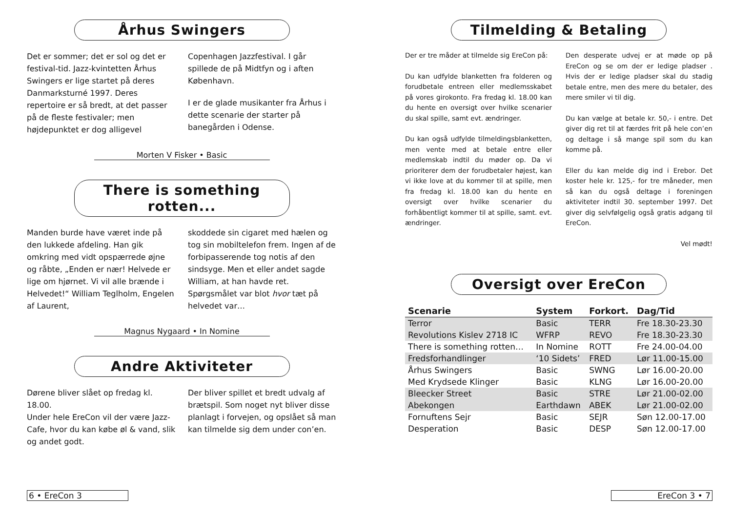Århus Swingers
Det er sommer; det er sol og det er festival-tid. Jazz-kvintetten Århus Swingers er lige startet på deres Danmarksturné 1997. Deres repertoire er så bredt, at det passer på de fleste festivaler; men højdepunktet er dog alligevel
Copenhagen Jazzfestival. I går spillede de på Midtfyn og i aften København.
I er de glade musikanter fra Århus i dette scenarie der starter på banegården i Odense.
Morten V Fisker • Basic
There is something rotten...
Manden burde have været inde på den lukkede afdeling. Han gik omkring med vidt opspærrede øjne og råbte, „Enden er nær! Helvede er lige om hjørnet. Vi vil alle brænde i Helvedet!“ William Teglholm, Engelen af Laurent,
skoddede sin cigaret med hælen og tog sin mobiltelefon frem. Ingen af de forbipasserende tog notis af den sindsyge. Men et eller andet sagde William, at han havde ret. Spørgsmålet var blot hvor tæt på helvedet var…
Magnus Nygaard • In Nomine
Andre Aktiviteter
Dørene bliver slået op fredag kl. 18.00.
Under hele EreCon vil der være Jazz-Cafe, hvor du kan købe øl & vand, slik og andet godt.
Der bliver spillet et bredt udvalg af brætspil. Som noget nyt bliver disse planlagt i forvejen, og opslået så man kan tilmelde sig dem under con’en.
6 • EreCon 3
Tilmelding & Betaling
Der er tre måder at tilmelde sig EreCon på:
Du kan udfylde blanketten fra folderen og forudbetale entreen eller medlemsskabet på vores girokonto. Fra fredag kl. 18.00 kan du hente en oversigt over hvilke scenarier du skal spille, samt evt. ændringer.
Du kan også udfylde tilmeldingsblanketten, men vente med at betale entre eller medlemskab indtil du møder op. Da vi prioriterer dem der forudbetaler højest, kan vi ikke love at du kommer til at spille, men fra fredag kl. 18.00 kan du hente en oversigt over hvilke scenarier du forhåbentligt kommer til at spille, samt. evt. ændringer.
Den desperate udvej er at møde op på EreCon og se om der er ledige pladser . Hvis der er ledige pladser skal du stadig betale entre, men des mere du betaler, des mere smiler vi til dig.
Du kan vælge at betale kr. 50,- i entre. Det giver dig ret til at færdes frit på hele con’en og deltage i så mange spil som du kan komme på.
Eller du kan melde dig ind i Erebor. Det koster hele kr. 125,- for tre måneder, men så kan du også deltage i foreningen aktiviteter indtil 30. september 1997. Det giver dig selvfølgelig også gratis adgang til EreCon.
Vel mødt!
Oversigt over EreCon
| Scenarie | System | Forkort. | Dag/Tid |
| --- | --- | --- | --- |
| Terror | Basic | TERR | Fre 18.30-23.30 |
| Revolutions Kislev 2718 IC | WFRP | REVO | Fre 18.30-23.30 |
| There is something rotten… | In Nomine | ROTT | Fre 24.00-04.00 |
| Fredsforhandlinger | ‘10 Sidets’ | FRED | Lør 11.00-15.00 |
| Århus Swingers | Basic | SWNG | Lør 16.00-20.00 |
| Med Krydsede Klinger | Basic | KLNG | Lør 16.00-20.00 |
| Bleecker Street | Basic | STRE | Lør 21.00-02.00 |
| Abekongen | Earthdawn | ABEK | Lør 21.00-02.00 |
| Fornuftens Sejr | Basic | SEJR | Søn 12.00-17.00 |
| Desperation | Basic | DESP | Søn 12.00-17.00 |
EreCon 3 • 7